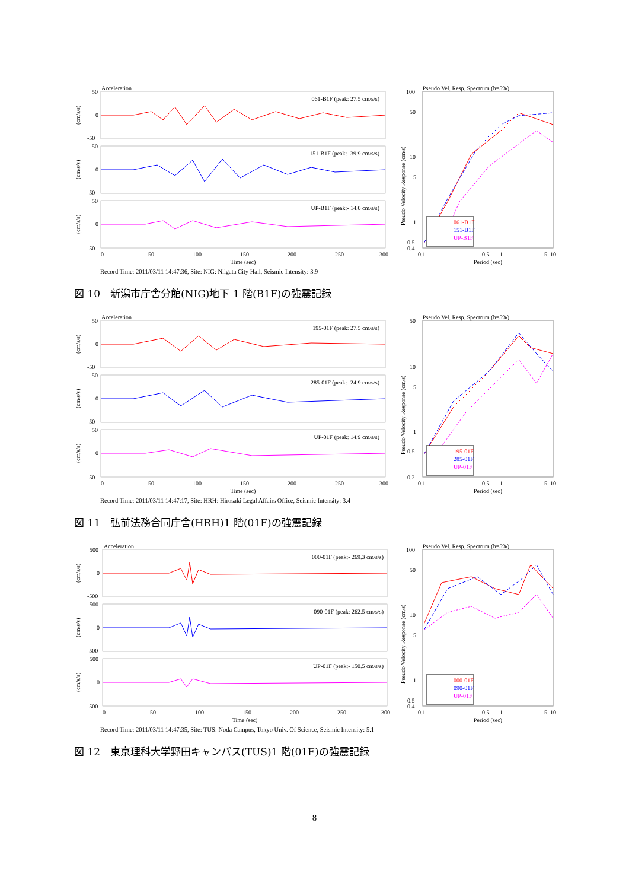Acceleration
50
0
-50
50
0
-50
50
0
-50
061-B1F (peak: 27.5 cm/s/s)
151-B1F (peak:- 39.9 cm/s/s)
UP-B1F (peak:- 14.0 cm/s/s)
(cm/s/s)
(cm/s/s)
(cm/s/s)
0
50
100
150
200
250
300
Time (sec)
Pseudo Vel. Resp. Spectrum (h=5%)
Pseudo Velocity Response (cm/s)
100
50
10
5
1
0.5
0.4
061-B1F
151-B1F
UP-B1F
0.1
0.5
1
5
10
Period (sec)
Record Time: 2011/03/11 14:47:36, Site: NIG: Niigata City Hall, Seismic Intensity: 3.9
図 10　新潟市庁舎分館(NIG)地下 1 階(B1F)の強震記録
Acceleration
50
0
-50
50
0
-50
50
0
-50
195-01F (peak: 27.5 cm/s/s)
285-01F (peak:- 24.9 cm/s/s)
UP-01F (peak: 14.9 cm/s/s)
(cm/s/s)
(cm/s/s)
(cm/s/s)
0
50
100
150
200
250
300
Time (sec)
Pseudo Vel. Resp. Spectrum (h=5%)
Pseudo Velocity Response (cm/s)
50
10
5
1
0.5
0.2
195-01F
285-01F
UP-01F
0.1
0.5
1
5
10
Period (sec)
Record Time: 2011/03/11 14:47:17, Site: HRH: Hirosaki Legal Affairs Office, Seismic Intensity: 3.4
図 11　弘前法務合同庁舎(HRH)1 階(01F)の強震記録
Acceleration
500
0
-500
500
0
-500
500
0
-500
000-01F (peak:- 269.3 cm/s/s)
090-01F (peak: 262.5 cm/s/s)
UP-01F (peak:- 150.5 cm/s/s)
(cm/s/s)
(cm/s/s)
(cm/s/s)
0
50
100
150
200
250
300
Time (sec)
Pseudo Vel. Resp. Spectrum (h=5%)
Pseudo Velocity Response (cm/s)
100
50
10
5
1
0.5
0.4
000-01F
090-01F
UP-01F
0.1
0.5
1
5
10
Period (sec)
Record Time: 2011/03/11 14:47:35, Site: TUS: Noda Campus, Tokyo Univ. Of Science, Seismic Intensity: 5.1
図 12　東京理科大学野田キャンパス(TUS)1 階(01F)の強震記録
8